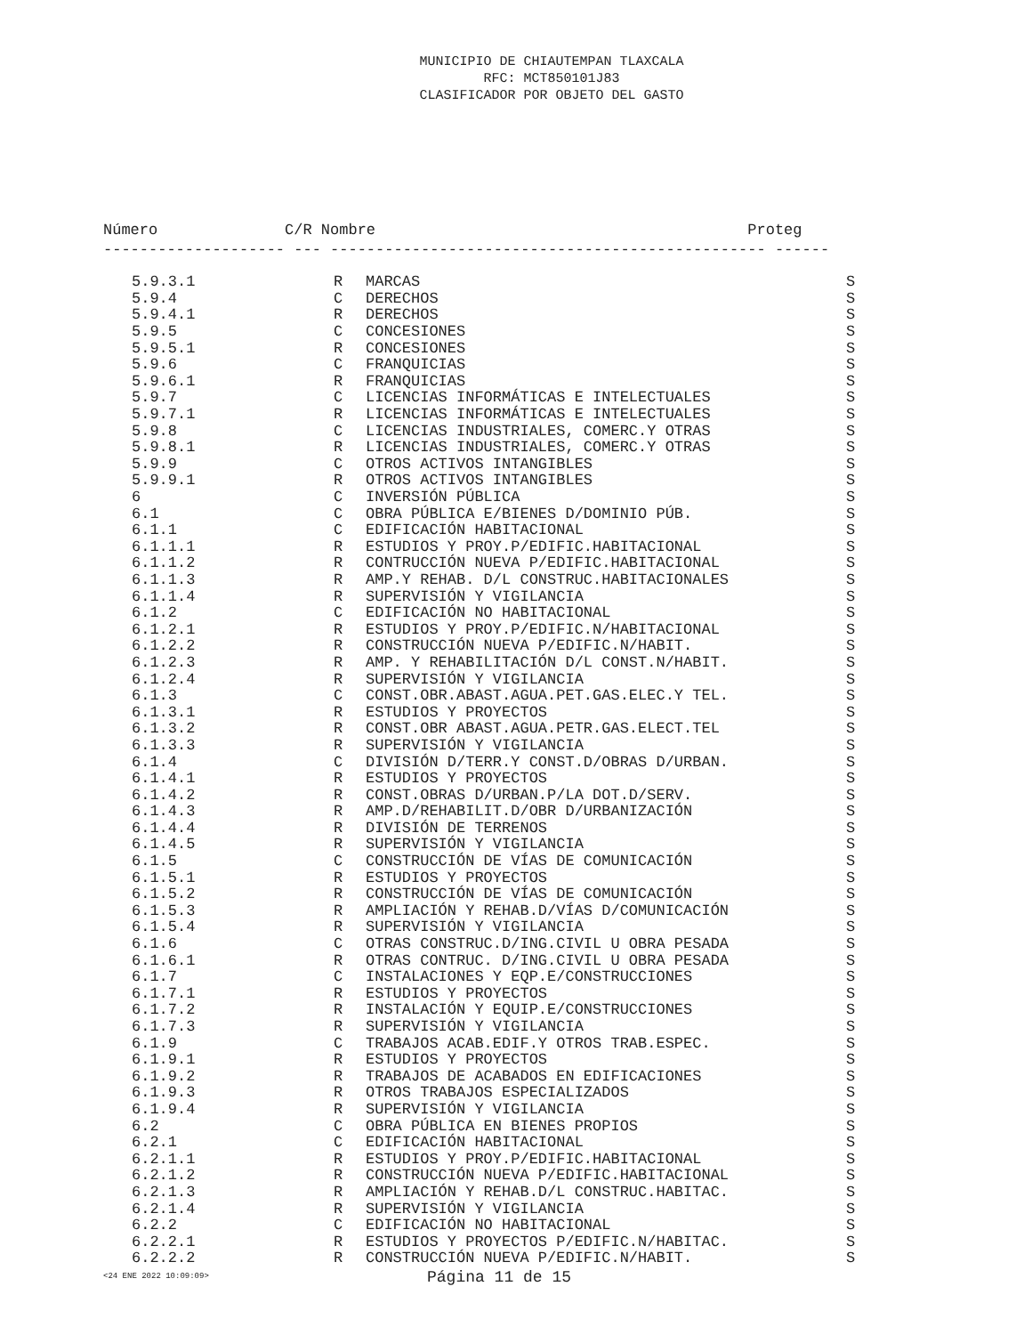MUNICIPIO DE CHIAUTEMPAN TLAXCALA
RFC: MCT850101J83
CLASIFICADOR POR OBJETO DEL GASTO
Número C/R Nombre Proteg -------------------- --- ------------------------------------------------ ------
| 5.9.3.1 | R | MARCAS | S |
| 5.9.4 | C | DERECHOS | S |
| 5.9.4.1 | R | DERECHOS | S |
| 5.9.5 | C | CONCESIONES | S |
| 5.9.5.1 | R | CONCESIONES | S |
| 5.9.6 | C | FRANQUICIAS | S |
| 5.9.6.1 | R | FRANQUICIAS | S |
| 5.9.7 | C | LICENCIAS INFORMÁTICAS E INTELECTUALES | S |
| 5.9.7.1 | R | LICENCIAS INFORMÁTICAS E INTELECTUALES | S |
| 5.9.8 | C | LICENCIAS INDUSTRIALES, COMERC.Y OTRAS | S |
| 5.9.8.1 | R | LICENCIAS INDUSTRIALES, COMERC.Y OTRAS | S |
| 5.9.9 | C | OTROS ACTIVOS INTANGIBLES | S |
| 5.9.9.1 | R | OTROS ACTIVOS INTANGIBLES | S |
| 6 | C | INVERSIÓN PÚBLICA | S |
| 6.1 | C | OBRA PÚBLICA E/BIENES D/DOMINIO PÚB. | S |
| 6.1.1 | C | EDIFICACIÓN HABITACIONAL | S |
| 6.1.1.1 | R | ESTUDIOS Y PROY.P/EDIFIC.HABITACIONAL | S |
| 6.1.1.2 | R | CONTRUCCIÓN NUEVA P/EDIFIC.HABITACIONAL | S |
| 6.1.1.3 | R | AMP.Y REHAB. D/L CONSTRUC.HABITACIONALES | S |
| 6.1.1.4 | R | SUPERVISIÓN Y VIGILANCIA | S |
| 6.1.2 | C | EDIFICACIÓN NO HABITACIONAL | S |
| 6.1.2.1 | R | ESTUDIOS Y PROY.P/EDIFIC.N/HABITACIONAL | S |
| 6.1.2.2 | R | CONSTRUCCIÓN NUEVA P/EDIFIC.N/HABIT. | S |
| 6.1.2.3 | R | AMP. Y REHABILITACIÓN D/L CONST.N/HABIT. | S |
| 6.1.2.4 | R | SUPERVISIÓN Y VIGILANCIA | S |
| 6.1.3 | C | CONST.OBR.ABAST.AGUA.PET.GAS.ELEC.Y TEL. | S |
| 6.1.3.1 | R | ESTUDIOS Y PROYECTOS | S |
| 6.1.3.2 | R | CONST.OBR ABAST.AGUA.PETR.GAS.ELECT.TEL | S |
| 6.1.3.3 | R | SUPERVISIÓN Y VIGILANCIA | S |
| 6.1.4 | C | DIVISIÓN D/TERR.Y CONST.D/OBRAS D/URBAN. | S |
| 6.1.4.1 | R | ESTUDIOS Y PROYECTOS | S |
| 6.1.4.2 | R | CONST.OBRAS D/URBAN.P/LA DOT.D/SERV. | S |
| 6.1.4.3 | R | AMP.D/REHABILIT.D/OBR D/URBANIZACIÓN | S |
| 6.1.4.4 | R | DIVISIÓN DE TERRENOS | S |
| 6.1.4.5 | R | SUPERVISIÓN Y VIGILANCIA | S |
| 6.1.5 | C | CONSTRUCCIÓN DE VÍAS DE COMUNICACIÓN | S |
| 6.1.5.1 | R | ESTUDIOS Y PROYECTOS | S |
| 6.1.5.2 | R | CONSTRUCCIÓN DE VÍAS DE COMUNICACIÓN | S |
| 6.1.5.3 | R | AMPLIACIÓN Y REHAB.D/VÍAS D/COMUNICACIÓN | S |
| 6.1.5.4 | R | SUPERVISIÓN Y VIGILANCIA | S |
| 6.1.6 | C | OTRAS CONSTRUC.D/ING.CIVIL U OBRA PESADA | S |
| 6.1.6.1 | R | OTRAS CONTRUC. D/ING.CIVIL U OBRA PESADA | S |
| 6.1.7 | C | INSTALACIONES Y EQP.E/CONSTRUCCIONES | S |
| 6.1.7.1 | R | ESTUDIOS Y PROYECTOS | S |
| 6.1.7.2 | R | INSTALACIÓN Y EQUIP.E/CONSTRUCCIONES | S |
| 6.1.7.3 | R | SUPERVISIÓN Y VIGILANCIA | S |
| 6.1.9 | C | TRABAJOS ACAB.EDIF.Y OTROS TRAB.ESPEC. | S |
| 6.1.9.1 | R | ESTUDIOS Y PROYECTOS | S |
| 6.1.9.2 | R | TRABAJOS DE ACABADOS EN EDIFICACIONES | S |
| 6.1.9.3 | R | OTROS TRABAJOS ESPECIALIZADOS | S |
| 6.1.9.4 | R | SUPERVISIÓN Y VIGILANCIA | S |
| 6.2 | C | OBRA PÚBLICA EN BIENES PROPIOS | S |
| 6.2.1 | C | EDIFICACIÓN HABITACIONAL | S |
| 6.2.1.1 | R | ESTUDIOS Y PROY.P/EDIFIC.HABITACIONAL | S |
| 6.2.1.2 | R | CONSTRUCCIÓN NUEVA P/EDIFIC.HABITACIONAL | S |
| 6.2.1.3 | R | AMPLIACIÓN Y REHAB.D/L CONSTRUC.HABITAC. | S |
| 6.2.1.4 | R | SUPERVISIÓN Y VIGILANCIA | S |
| 6.2.2 | C | EDIFICACIÓN NO HABITACIONAL | S |
| 6.2.2.1 | R | ESTUDIOS Y PROYECTOS P/EDIFIC.N/HABITAC. | S |
| 6.2.2.2 | R | CONSTRUCCIÓN NUEVA P/EDIFIC.N/HABIT. | S |
<24 ENE 2022 10:09:09> Página 11 de 15